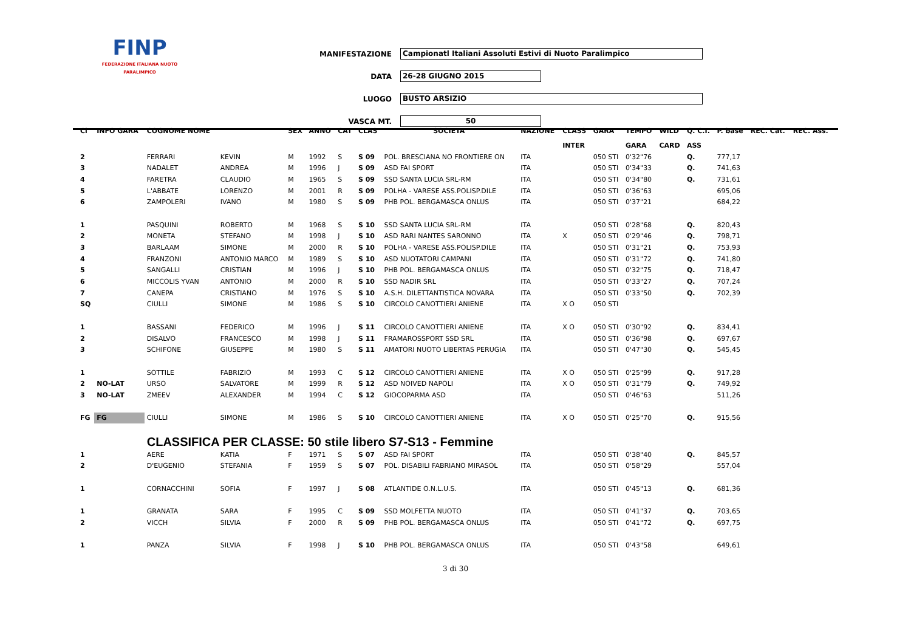FINP
FEDERAZIONE ITALIANA NUOTO PARALIMPICO
MANIFESTAZIONE
Campionatl Italiani Assoluti Estivi di Nuoto Paralimpico
DATA
26-28 GIUGNO 2015
LUOGO
BUSTO ARSIZIO
VASCA MT.
50
| Cl | INFO GARA | COGNOME NOME | | SEX | ANNO | CAT | CLAS | SOCIETA' | NAZIONE | CLASS | GARA | TEMPO | WILD | Q. C.I. | P. base | REC. Cat. | REC. Ass. |
| --- | --- | --- | --- | --- | --- | --- | --- | --- | --- | --- | --- | --- | --- | --- | --- | --- | --- |
| | | | | | | | | | | INTER | | GARA | CARD | ASS | | | |
| 2 | | FERRARI | KEVIN | M | 1992 | S | S 09 | POL. BRESCIANA NO FRONTIERE ON | ITA | | 050 STI | 0'32"76 | | Q. | 777,17 | | |
| 3 | | NADALET | ANDREA | M | 1996 | J | S 09 | ASD FAI SPORT | ITA | | 050 STI | 0'34"33 | | Q. | 741,63 | | |
| 4 | | FARETRA | CLAUDIO | M | 1965 | S | S 09 | SSD SANTA LUCIA SRL-RM | ITA | | 050 STI | 0'34"80 | | Q. | 731,61 | | |
| 5 | | L'ABBATE | LORENZO | M | 2001 | R | S 09 | POLHA - VARESE ASS.POLISP.DILE | ITA | | 050 STI | 0'36"63 | | | 695,06 | | |
| 6 | | ZAMPOLERI | IVANO | M | 1980 | S | S 09 | PHB POL. BERGAMASCA ONLUS | ITA | | 050 STI | 0'37"21 | | | 684,22 | | |
| 1 | | PASQUINI | ROBERTO | M | 1968 | S | S 10 | SSD SANTA LUCIA SRL-RM | ITA | | 050 STI | 0'28"68 | | Q. | 820,43 | | |
| 2 | | MONETA | STEFANO | M | 1998 | J | S 10 | ASD RARI NANTES SARONNO | ITA | X | 050 STI | 0'29"46 | | Q. | 798,71 | | |
| 3 | | BARLAAM | SIMONE | M | 2000 | R | S 10 | POLHA - VARESE ASS.POLISP.DILE | ITA | | 050 STI | 0'31"21 | | Q. | 753,93 | | |
| 4 | | FRANZONI | ANTONIO MARCO | M | 1989 | S | S 10 | ASD NUOTATORI CAMPANI | ITA | | 050 STI | 0'31"72 | | Q. | 741,80 | | |
| 5 | | SANGALLI | CRISTIAN | M | 1996 | J | S 10 | PHB POL. BERGAMASCA ONLUS | ITA | | 050 STI | 0'32"75 | | Q. | 718,47 | | |
| 6 | | MICCOLIS YVAN | ANTONIO | M | 2000 | R | S 10 | SSD NADIR SRL | ITA | | 050 STI | 0'33"27 | | Q. | 707,24 | | |
| 7 | | CANEPA | CRISTIANO | M | 1976 | S | S 10 | A.S.H. DILETTANTISTICA NOVARA | ITA | | 050 STI | 0'33"50 | | Q. | 702,39 | | |
| SQ | | CIULLI | SIMONE | M | 1986 | S | S 10 | CIRCOLO CANOTTIERI ANIENE | ITA | X O | 050 STI | | | | | | |
| 1 | | BASSANI | FEDERICO | M | 1996 | J | S 11 | CIRCOLO CANOTTIERI ANIENE | ITA | X O | 050 STI | 0'30"92 | | Q. | 834,41 | | |
| 2 | | DISALVO | FRANCESCO | M | 1998 | J | S 11 | FRAMAROSSPORT SSD SRL | ITA | | 050 STI | 0'36"98 | | Q. | 697,67 | | |
| 3 | | SCHIFONE | GIUSEPPE | M | 1980 | S | S 11 | AMATORI NUOTO LIBERTAS PERUGIA | ITA | | 050 STI | 0'47"30 | | Q. | 545,45 | | |
| 1 | | SOTTILE | FABRIZIO | M | 1993 | C | S 12 | CIRCOLO CANOTTIERI ANIENE | ITA | X O | 050 STI | 0'25"99 | | Q. | 917,28 | | |
| 2 | NO-LAT | URSO | SALVATORE | M | 1999 | R | S 12 | ASD NOIVED NAPOLI | ITA | X O | 050 STI | 0'31"79 | | Q. | 749,92 | | |
| 3 | NO-LAT | ZMEEV | ALEXANDER | M | 1994 | C | S 12 | GIOCOPARMA ASD | ITA | | 050 STI | 0'46"63 | | | 511,26 | | |
| FG | FG | CIULLI | SIMONE | M | 1986 | S | S 10 | CIRCOLO CANOTTIERI ANIENE | ITA | X O | 050 STI | 0'25"70 | | Q. | 915,56 | | |
| | | CLASSIFICA PER CLASSE: 50 stile libero S7-S13 - Femmine | | | | | | | | | | | | | | | |
| 1 | | AERE | KATIA | F | 1971 | S | S 07 | ASD FAI SPORT | ITA | | 050 STI | 0'38"40 | | Q. | 845,57 | | |
| 2 | | D'EUGENIO | STEFANIA | F | 1959 | S | S 07 | POL. DISABILI FABRIANO MIRASOL | ITA | | 050 STI | 0'58"29 | | | 557,04 | | |
| 1 | | CORNACCHINI | SOFIA | F | 1997 | J | S 08 | ATLANTIDE O.N.L.U.S. | ITA | | 050 STI | 0'45"13 | | Q. | 681,36 | | |
| 1 | | GRANATA | SARA | F | 1995 | C | S 09 | SSD MOLFETTA NUOTO | ITA | | 050 STI | 0'41"37 | | Q. | 703,65 | | |
| 2 | | VICCH | SILVIA | F | 2000 | R | S 09 | PHB POL. BERGAMASCA ONLUS | ITA | | 050 STI | 0'41"72 | | Q. | 697,75 | | |
| 1 | | PANZA | SILVIA | F | 1998 | J | S 10 | PHB POL. BERGAMASCA ONLUS | ITA | | 050 STI | 0'43"58 | | | 649,61 | | |
3 di 30